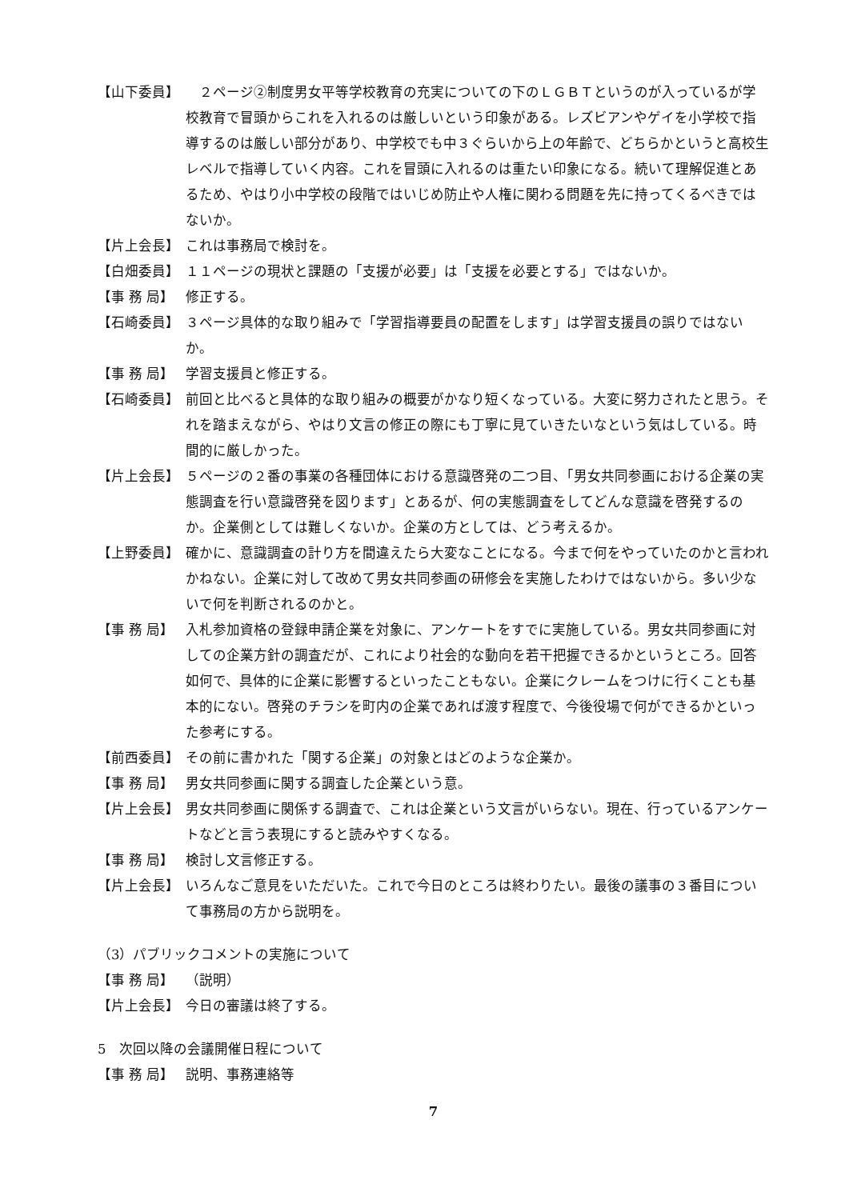【山下委員】 　２ページ②制度男女平等学校教育の充実についての下のＬＧＢＴというのが入っているが学校教育で冒頭からこれを入れるのは厳しいという印象がある。レズビアンやゲイを小学校で指導するのは厳しい部分があり、中学校でも中３ぐらいから上の年齢で、どちらかというと高校生レベルで指導していく内容。これを冒頭に入れるのは重たい印象になる。続いて理解促進とあるため、やはり小中学校の段階ではいじめ防止や人権に関わる問題を先に持ってくるべきではないか。
【片上会長】 これは事務局で検討を。
【白畑委員】 １１ページの現状と課題の「支援が必要」は「支援を必要とする」ではないか。
【事 務 局】 修正する。
【石崎委員】 ３ページ具体的な取り組みで「学習指導要員の配置をします」は学習支援員の誤りではないか。
【事 務 局】 学習支援員と修正する。
【石崎委員】 前回と比べると具体的な取り組みの概要がかなり短くなっている。大変に努力されたと思う。それを踏まえながら、やはり文言の修正の際にも丁寧に見ていきたいなという気はしている。時間的に厳しかった。
【片上会長】 ５ページの２番の事業の各種団体における意識啓発の二つ目、「男女共同参画における企業の実態調査を行い意識啓発を図ります」とあるが、何の実態調査をしてどんな意識を啓発するのか。企業側としては難しくないか。企業の方としては、どう考えるか。
【上野委員】 確かに、意識調査の計り方を間違えたら大変なことになる。今まで何をやっていたのかと言われかねない。企業に対して改めて男女共同参画の研修会を実施したわけではないから。多い少ないで何を判断されるのかと。
【事 務 局】 入札参加資格の登録申請企業を対象に、アンケートをすでに実施している。男女共同参画に対しての企業方針の調査だが、これにより社会的な動向を若干把握できるかというところ。回答如何で、具体的に企業に影響するといったこともない。企業にクレームをつけに行くことも基本的にない。啓発のチラシを町内の企業であれば渡す程度で、今後役場で何ができるかといった参考にする。
【前西委員】 その前に書かれた「関する企業」の対象とはどのような企業か。
【事 務 局】 男女共同参画に関する調査した企業という意。
【片上会長】 男女共同参画に関係する調査で、これは企業という文言がいらない。現在、行っているアンケートなどと言う表現にすると読みやすくなる。
【事 務 局】 検討し文言修正する。
【片上会長】 いろんなご意見をいただいた。これで今日のところは終わりたい。最後の議事の３番目について事務局の方から説明を。
（3）パブリックコメントの実施について
【事 務 局】 （説明）
【片上会長】 今日の審議は終了する。
5　次回以降の会議開催日程について
【事 務 局】 説明、事務連絡等
7